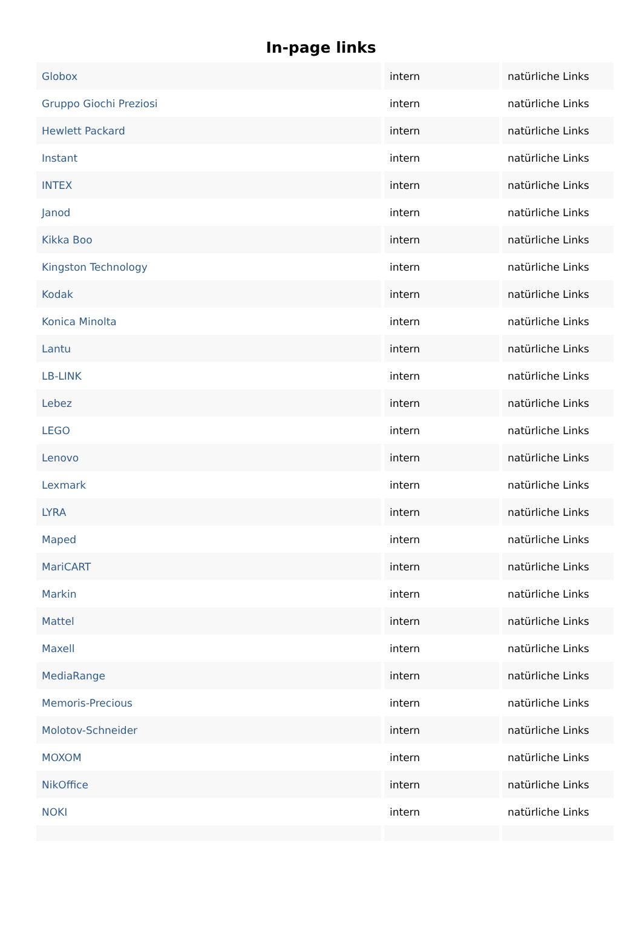In-page links
| Globox | intern | natürliche Links |
| Gruppo Giochi Preziosi | intern | natürliche Links |
| Hewlett Packard | intern | natürliche Links |
| Instant | intern | natürliche Links |
| INTEX | intern | natürliche Links |
| Janod | intern | natürliche Links |
| Kikka Boo | intern | natürliche Links |
| Kingston Technology | intern | natürliche Links |
| Kodak | intern | natürliche Links |
| Konica Minolta | intern | natürliche Links |
| Lantu | intern | natürliche Links |
| LB-LINK | intern | natürliche Links |
| Lebez | intern | natürliche Links |
| LEGO | intern | natürliche Links |
| Lenovo | intern | natürliche Links |
| Lexmark | intern | natürliche Links |
| LYRA | intern | natürliche Links |
| Maped | intern | natürliche Links |
| MariCART | intern | natürliche Links |
| Markin | intern | natürliche Links |
| Mattel | intern | natürliche Links |
| Maxell | intern | natürliche Links |
| MediaRange | intern | natürliche Links |
| Memoris-Precious | intern | natürliche Links |
| Molotov-Schneider | intern | natürliche Links |
| MOXOM | intern | natürliche Links |
| NikOffice | intern | natürliche Links |
| NOKI | intern | natürliche Links |